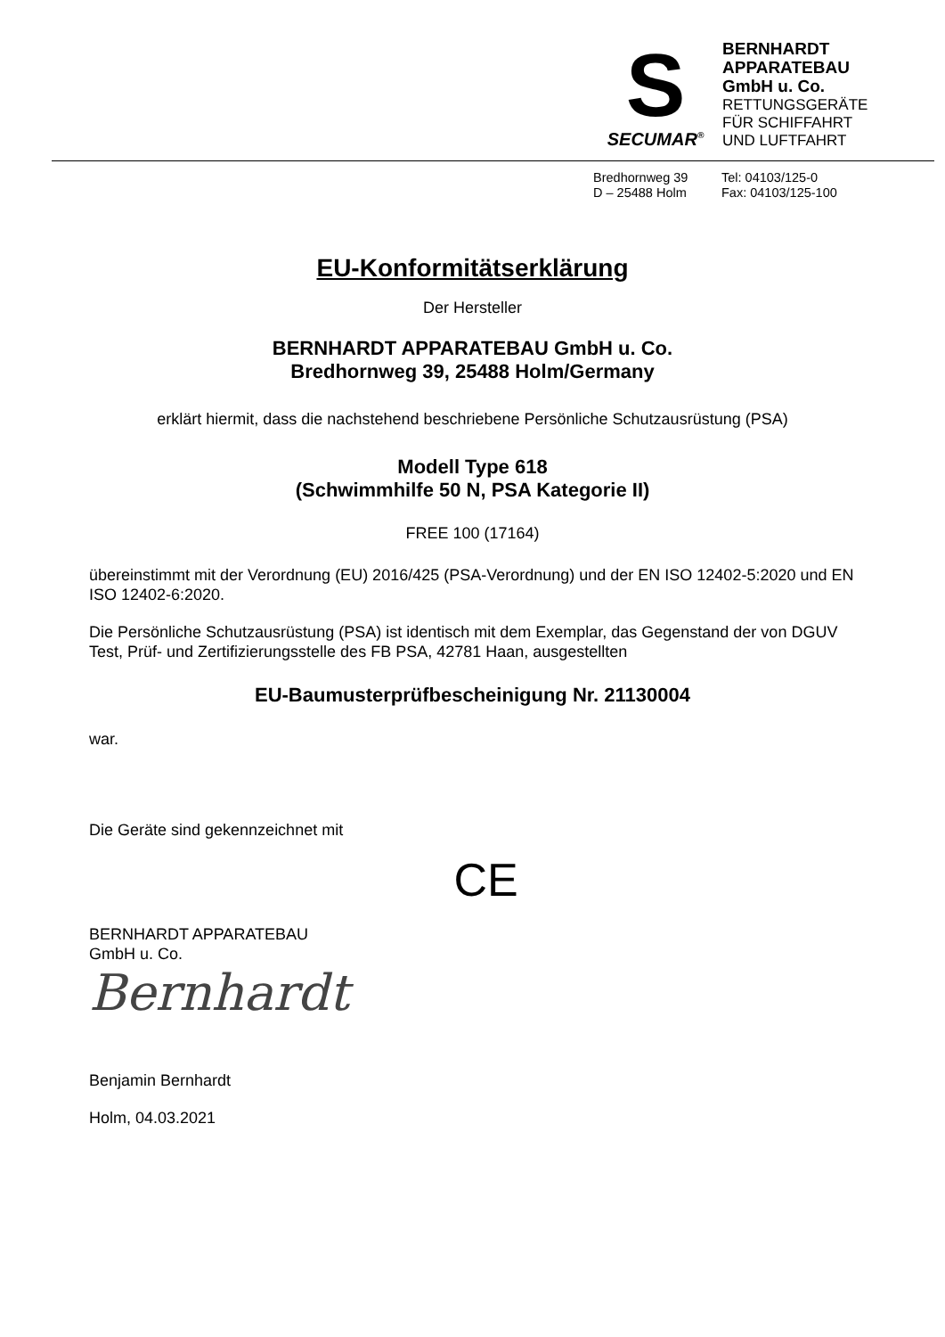S
SECUMAR<sup>®</sup>
BERNHARDT
APPARATEBAU
GmbH u. Co.
RETTUNGSGERÄTE
FÜR SCHIFFAHRT
UND LUFTFAHRT
Bredhornweg 39
D – 25488 Holm
Tel: 04103/125-0
Fax: 04103/125-100
EU-Konformitätserklärung
Der Hersteller
BERNHARDT APPARATEBAU GmbH u. Co.
Bredhornweg 39, 25488 Holm/Germany
erklärt hiermit, dass die nachstehend beschriebene Persönliche Schutzausrüstung (PSA)
Modell Type 618
(Schwimmhilfe 50 N, PSA Kategorie II)
FREE 100 (17164)
übereinstimmt mit der Verordnung (EU) 2016/425 (PSA-Verordnung) und der EN ISO 12402-5:2020 und EN ISO 12402-6:2020.
Die Persönliche Schutzausrüstung (PSA) ist identisch mit dem Exemplar, das Gegenstand der von DGUV Test, Prüf- und Zertifizierungsstelle des FB PSA, 42781 Haan, ausgestellten
EU-Baumusterprüfbescheinigung Nr. 21130004
war.
Die Geräte sind gekennzeichnet mit
CE
BERNHARDT APPARATEBAU
GmbH u. Co.
Bernhardt
Benjamin Bernhardt
Holm, 04.03.2021